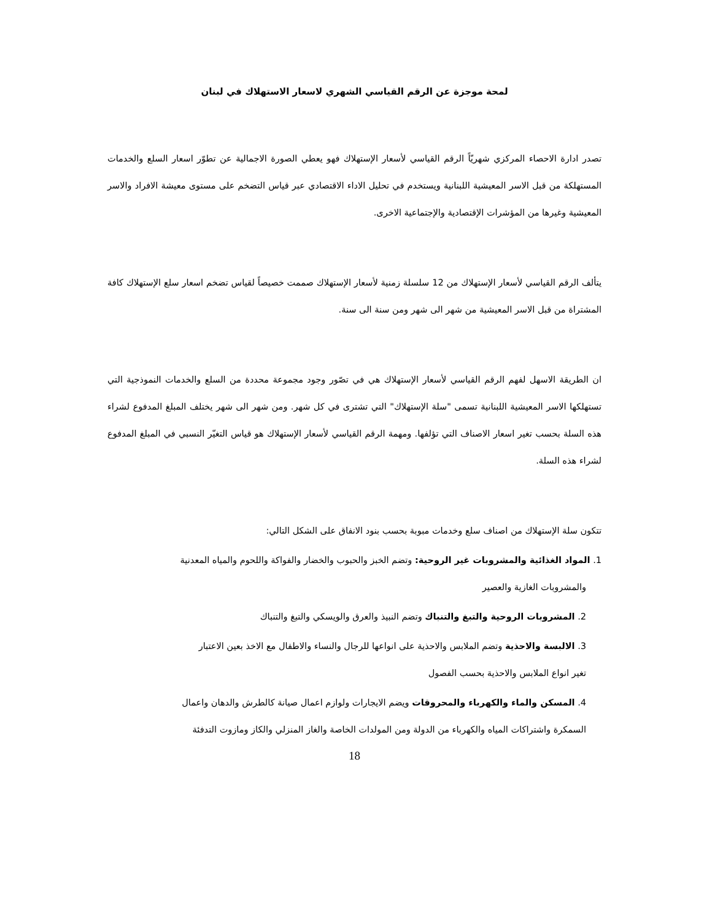لمحة موجزة عن الرقم القياسي الشهري لاسعار الاستهلاك في لبنان
تصدر ادارة الاحصاء المركزي شهريّاً الرقم القياسي لأسعار الإستهلاك فهو يعطي الصورة الاجمالية عن تطوّر اسعار السلع والخدمات المستهلكة من قبل الاسر المعيشية اللبنانية ويستخدم في تحليل الاداء الاقتصادي عبر قياس التضخم على مستوى معيشة الافراد والاسر المعيشية وغيرها من المؤشرات الإقتصادية والإجتماعية الاخرى.
يتألف الرقم القياسي لأسعار الإستهلاك من 12 سلسلة زمنية لأسعار الإستهلاك صممت خصيصاً لقياس تضخم اسعار سلع الإستهلاك كافة المشتراة من قبل الاسر المعيشية من شهر الى شهر ومن سنة الى سنة.
ان الطريقة الاسهل لفهم الرقم القياسي لأسعار الإستهلاك هي في تصّور وجود مجموعة محددة من السلع والخدمات النموذجية التي تستهلكها الاسر المعيشية اللبنانية تسمى "سلة الإستهلاك" التي تشترى في كل شهر. ومن شهر الى شهر يختلف المبلغ المدفوع لشراء هذه السلة بحسب تغير اسعار الاصناف التي تؤلفها. ومهمة الرقم القياسي لأسعار الإستهلاك هو قياس التغيّر النسبي في المبلغ المدفوع لشراء هذه السلة.
تتكون سلة الإستهلاك من اصناف سلع وخدمات مبوبة بحسب بنود الانفاق على الشكل التالي:
1. المواد الغذائية والمشروبات غير الروحية: وتضم الخبز والحبوب والخضار والفواكة واللحوم والمياه المعدنية
والمشروبات الغازية والعصير
2. المشروبات الروحية والتبغ والتنباك وتضم النبيذ والعرق والويسكي والتبغ والتنباك
3. الالبسة والاحذية وتضم الملابس والاحذية على انواعها للرجال والنساء والاطفال مع الاخذ بعين الاعتبار
تغير انواع الملابس والاحذية بحسب الفصول
4. المسكن والماء والكهرباء والمحروقات ويضم الايجارات ولوازم اعمال صيانة كالطرش والدهان واعمال
السمكرة واشتراكات المياه والكهرباء من الدولة ومن المولدات الخاصة والغاز المنزلي والكاز ومازوت التدفئة
18